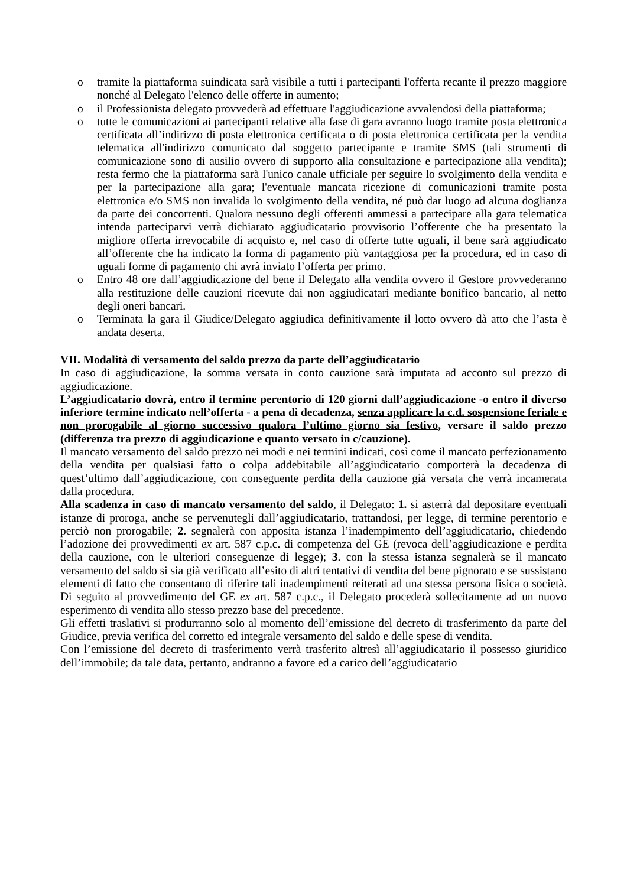o tramite la piattaforma suindicata sarà visibile a tutti i partecipanti l'offerta recante il prezzo maggiore nonché al Delegato l'elenco delle offerte in aumento;
o il Professionista delegato provvederà ad effettuare l'aggiudicazione avvalendosi della piattaforma;
o tutte le comunicazioni ai partecipanti relative alla fase di gara avranno luogo tramite posta elettronica certificata all’indirizzo di posta elettronica certificata o di posta elettronica certificata per la vendita telematica all'indirizzo comunicato dal soggetto partecipante e tramite SMS (tali strumenti di comunicazione sono di ausilio ovvero di supporto alla consultazione e partecipazione alla vendita); resta fermo che la piattaforma sarà l'unico canale ufficiale per seguire lo svolgimento della vendita e per la partecipazione alla gara; l'eventuale mancata ricezione di comunicazioni tramite posta elettronica e/o SMS non invalida lo svolgimento della vendita, né può dar luogo ad alcuna doglianza da parte dei concorrenti. Qualora nessuno degli offerenti ammessi a partecipare alla gara telematica intenda parteciparvi verrà dichiarato aggiudicatario provvisorio l’offerente che ha presentato la migliore offerta irrevocabile di acquisto e, nel caso di offerte tutte uguali, il bene sarà aggiudicato all’offerente che ha indicato la forma di pagamento più vantaggiosa per la procedura, ed in caso di uguali forme di pagamento chi avrà inviato l’offerta per primo.
o Entro 48 ore dall’aggiudicazione del bene il Delegato alla vendita ovvero il Gestore provvederanno alla restituzione delle cauzioni ricevute dai non aggiudicatari mediante bonifico bancario, al netto degli oneri bancari.
o Terminata la gara il Giudice/Delegato aggiudica definitivamente il lotto ovvero dà atto che l’asta è andata deserta.
VII. Modalità di versamento del saldo prezzo da parte dell’aggiudicatario
In caso di aggiudicazione, la somma versata in conto cauzione sarà imputata ad acconto sul prezzo di aggiudicazione.
L’aggiudicatario dovrà, entro il termine perentorio di 120 giorni dall’aggiudicazione -o entro il diverso inferiore termine indicato nell’offerta - a pena di decadenza, senza applicare la c.d. sospensione feriale e non prorogabile al giorno successivo qualora l’ultimo giorno sia festivo, versare il saldo prezzo (differenza tra prezzo di aggiudicazione e quanto versato in c/cauzione).
Il mancato versamento del saldo prezzo nei modi e nei termini indicati, così come il mancato perfezionamento della vendita per qualsiasi fatto o colpa addebitabile all’aggiudicatario comporterà la decadenza di quest’ultimo dall’aggiudicazione, con conseguente perdita della cauzione già versata che verrà incamerata dalla procedura.
Alla scadenza in caso di mancato versamento del saldo, il Delegato: 1. si asterrà dal depositare eventuali istanze di proroga, anche se pervenutegli dall’aggiudicatario, trattandosi, per legge, di termine perentorio e perciò non prorogabile; 2. segnalerà con apposita istanza l’inadempimento dell’aggiudicatario, chiedendo l’adozione dei provvedimenti ex art. 587 c.p.c. di competenza del GE (revoca dell’aggiudicazione e perdita della cauzione, con le ulteriori conseguenze di legge); 3. con la stessa istanza segnalerà se il mancato versamento del saldo si sia già verificato all’esito di altri tentativi di vendita del bene pignorato e se sussistano elementi di fatto che consentano di riferire tali inadempimenti reiterati ad una stessa persona fisica o società. Di seguito al provvedimento del GE ex art. 587 c.p.c., il Delegato procederà sollecitamente ad un nuovo esperimento di vendita allo stesso prezzo base del precedente.
Gli effetti traslativi si produrranno solo al momento dell’emissione del decreto di trasferimento da parte del Giudice, previa verifica del corretto ed integrale versamento del saldo e delle spese di vendita.
Con l’emissione del decreto di trasferimento verrà trasferito altresì all’aggiudicatario il possesso giuridico dell’immobile; da tale data, pertanto, andranno a favore ed a carico dell’aggiudicatario